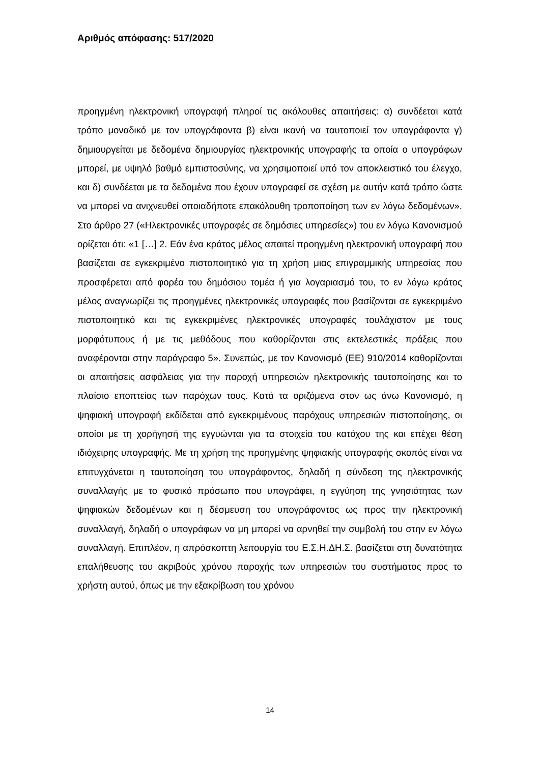Αριθμός απόφασης: 517/2020
προηγμένη ηλεκτρονική υπογραφή πληροί τις ακόλουθες απαιτήσεις: α) συνδέεται κατά τρόπο μοναδικό με τον υπογράφοντα β) είναι ικανή να ταυτοποιεί τον υπογράφοντα γ) δημιουργείται με δεδομένα δημιουργίας ηλεκτρονικής υπογραφής τα οποία ο υπογράφων μπορεί, με υψηλό βαθμό εμπιστοσύνης, να χρησιμοποιεί υπό τον αποκλειστικό του έλεγχο, και δ) συνδέεται με τα δεδομένα που έχουν υπογραφεί σε σχέση με αυτήν κατά τρόπο ώστε να μπορεί να ανιχνευθεί οποιαδήποτε επακόλουθη τροποποίηση των εν λόγω δεδομένων». Στο άρθρο 27 («Ηλεκτρονικές υπογραφές σε δημόσιες υπηρεσίες») του εν λόγω Κανονισμού ορίζεται ότι: «1 […] 2. Εάν ένα κράτος μέλος απαιτεί προηγμένη ηλεκτρονική υπογραφή που βασίζεται σε εγκεκριμένο πιστοποιητικό για τη χρήση μιας επιγραμμικής υπηρεσίας που προσφέρεται από φορέα του δημόσιου τομέα ή για λογαριασμό του, το εν λόγω κράτος μέλος αναγνωρίζει τις προηγμένες ηλεκτρονικές υπογραφές που βασίζονται σε εγκεκριμένο πιστοποιητικό και τις εγκεκριμένες ηλεκτρονικές υπογραφές τουλάχιστον με τους μορφότυπους ή με τις μεθόδους που καθορίζονται στις εκτελεστικές πράξεις που αναφέρονται στην παράγραφο 5». Συνεπώς, με τον Κανονισμό (ΕΕ) 910/2014 καθορίζονται οι απαιτήσεις ασφάλειας για την παροχή υπηρεσιών ηλεκτρονικής ταυτοποίησης και το πλαίσιο εποπτείας των παρόχων τους. Κατά τα οριζόμενα στον ως άνω Κανονισμό, η ψηφιακή υπογραφή εκδίδεται από εγκεκριμένους παρόχους υπηρεσιών πιστοποίησης, οι οποίοι με τη χορήγησή της εγγυώνται για τα στοιχεία του κατόχου της και επέχει θέση ιδιόχειρης υπογραφής. Με τη χρήση της προηγμένης ψηφιακής υπογραφής σκοπός είναι να επιτυγχάνεται η ταυτοποίηση του υπογράφοντος, δηλαδή η σύνδεση της ηλεκτρονικής συναλλαγής με το φυσικό πρόσωπο που υπογράφει, η εγγύηση της γνησιότητας των ψηφιακών δεδομένων και η δέσμευση του υπογράφοντος ως προς την ηλεκτρονική συναλλαγή, δηλαδή ο υπογράφων να μη μπορεί να αρνηθεί την συμβολή του στην εν λόγω συναλλαγή. Επιπλέον, η απρόσκοπτη λειτουργία του Ε.Σ.Η.ΔΗ.Σ. βασίζεται στη δυνατότητα επαλήθευσης του ακριβούς χρόνου παροχής των υπηρεσιών του συστήματος προς το χρήστη αυτού, όπως με την εξακρίβωση του χρόνου
14